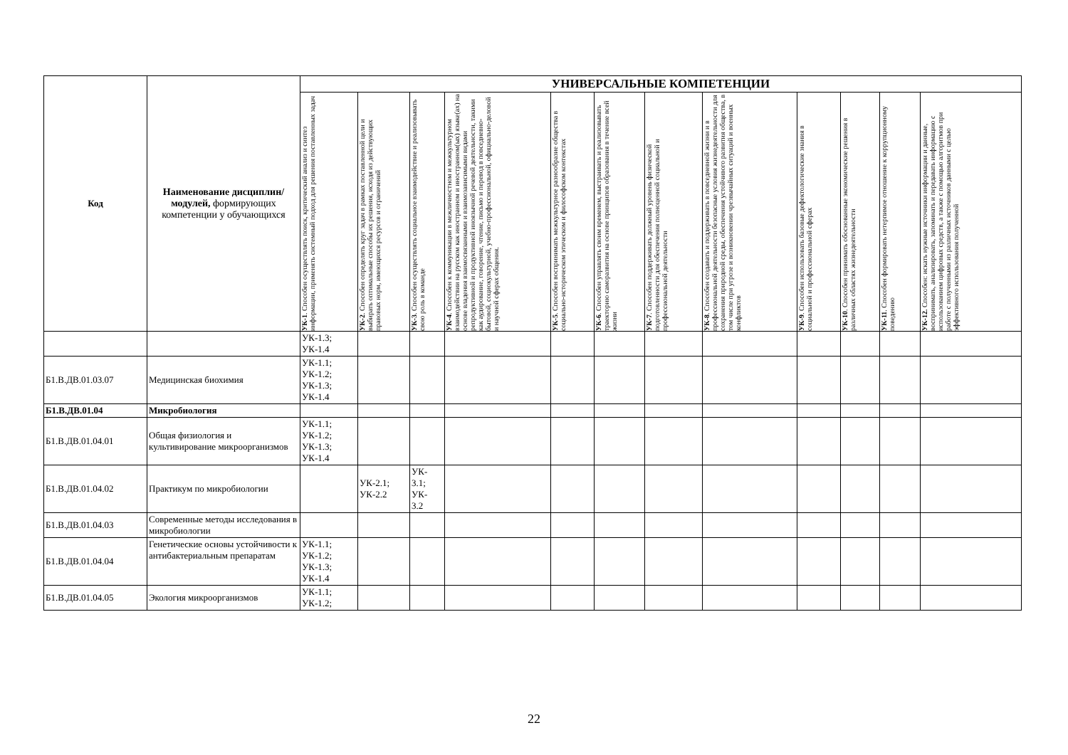| Код | Наименование дисциплин/модулей, формирующих компетенции у обучающихся | УНИВЕРСАЛЬНЫЕ КОМПЕТЕНЦИИ | | | | | | | | | | | |
| --- | --- | --- | --- | --- | --- | --- | --- | --- | --- | --- | --- | --- | --- |
| | | УК-1 . Способен осуществлять поиск, критический анализ и синтез информации, применять системный подход для решения поставленных задач | УК-2 . Способен определять круг задач в рамках поставленной цели и выбирать оптимальные способы их решения, исходя из действующих правовых норм, имеющихся ресурсов и ограничений | УК-3 . Способен осуществлять социальное взаимодействие и реализовывать свою роль в команде | УК-4 . Способен к коммуникации в межличностном и межкультурном взаимодействии на русском как иностранном и иностранном(ых) языке(ах) на основе владения взаимосвязанными и взаимозависимыми видами репродуктивной и продуктивной иноязычной речевой деятельности, такими как аудирование, говорение, чтение, письмо и перевод в повседневно-бытовой, социокультурной, учебно-профессиональной, официально-деловой и научной сферах общения. | УК-5 . Способен воспринимать межкультурное разнообразие общества в социально-историческом этическом и философском контекстах | УК-6 . Способен управлять своим временем, выстраивать и реализовывать траекторию саморазвития на основе принципов образования в течение всей жизни | УК-7 . Способен поддерживать должный уровень физической подготовленности для обеспечения полноценной социальной и профессиональной деятельности | УК-8 . Способен создавать и поддерживать в повседневной жизни и в профессиональной деятельности безопасные условия жизнедеятельности для сохранения природной среды, обеспечения устойчивого развития общества, в том числе при угрозе и возникновении чрезвычайных ситуаций и военных конфликтов | УК-9 . Способен использовать базовые дефектологические знания в социальной и профессиональной сферах | УК-10 . Способен принимать обоснованные экономические решения в различных областях жизнедеятельности | УК-11 . Способен формировать нетерпимое отношение к коррупционному поведению | УК-12. Способен: искать нужные источники информации и данные, воспринимать, анализировать, запоминать и передавать информацию с использованием цифровых средств, а также с помощью алгоритмов при работе с полученными из различных источников данными с целью эффективного использования полученной |
| | | УК-1.3; УК-1.4 | | | | | | | | | | | |
| Б1.В.ДВ.01.03.07 | Медицинская биохимия | УК-1.1; УК-1.2; УК-1.3; УК-1.4 | | | | | | | | | | | |
| Б1.В.ДВ.01.04 | Микробиология | | | | | | | | | | | | |
| Б1.В.ДВ.01.04.01 | Общая физиология и культивирование микроорганизмов | УК-1.1; УК-1.2; УК-1.3; УК-1.4 | | | | | | | | | | | |
| Б1.В.ДВ.01.04.02 | Практикум по микробиологии | | УК-2.1; УК-2.2 | УК- 3.1; УК- 3.2 | | | | | | | | | |
| Б1.В.ДВ.01.04.03 | Современные методы исследования в микробиологии | | | | | | | | | | | | |
| Б1.В.ДВ.01.04.04 | Генетические основы устойчивости к антибактериальным препаратам | УК-1.1; УК-1.2; УК-1.3; УК-1.4 | | | | | | | | | | | |
| Б1.В.ДВ.01.04.05 | Экология микроорганизмов | УК-1.1; УК-1.2; | | | | | | | | | | | |
22